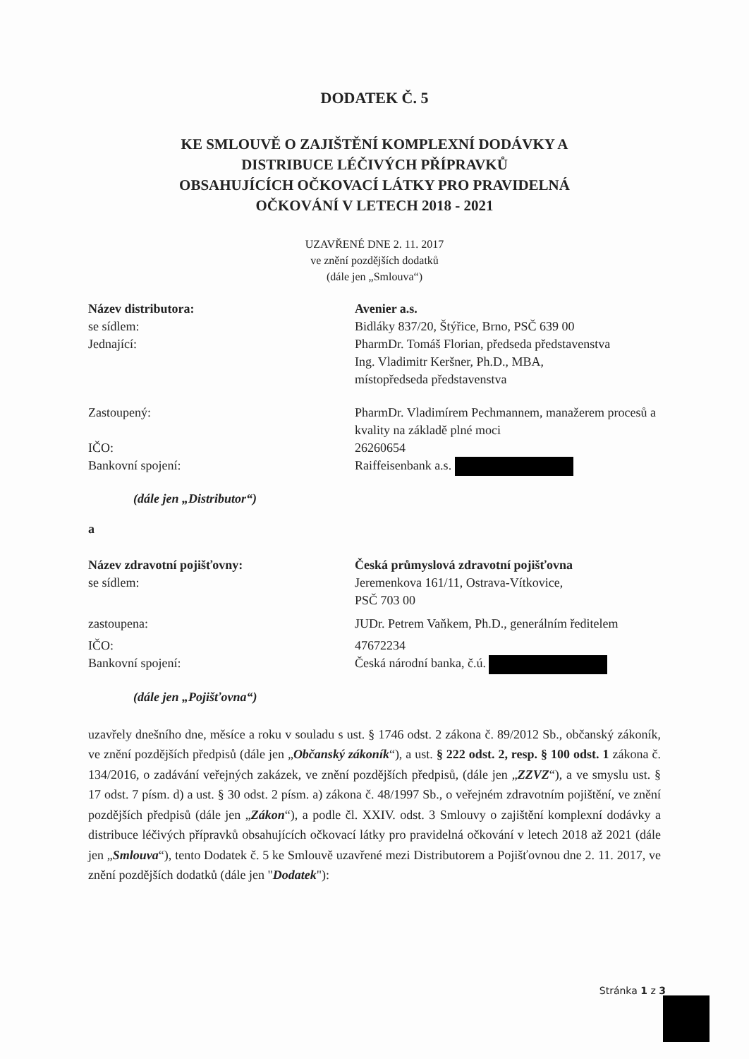DODATEK Č. 5
KE SMLOUVĚ O ZAJIŠTĚNÍ KOMPLEXNÍ DODÁVKY A
DISTRIBUCE LÉČIVÝCH PŘÍPRAVKŮ
OBSAHUJÍCÍCH OČKOVACÍ LÁTKY PRO PRAVIDELNÁ
OČKOVÁNÍ V LETECH 2018 - 2021
UZAVŘENÉ DNE 2. 11. 2017
ve znění pozdějších dodatků
(dále jen „Smlouva“)
Název distributora: Avenier a.s.
se sídlem: Bidláky 837/20, Štýřice, Brno, PSČ 639 00
Jednající: PharmDr. Tomáš Florian, předseda představenstva
Ing. Vladimitr Keršner, Ph.D., MBA,
místopředseda představenstva
Zastoupený: PharmDr. Vladimírem Pechmannem, manažerem procesů a kvality na základě plné moci
IČO: 26260654
Bankovní spojení: Raiffeisenbank a.s.
(dále jen „Distributor“)
a
Název zdravotní pojišťovny: Česká průmyslová zdravotní pojišťovna
se sídlem: Jeremenkova 161/11, Ostrava-Vítkovice,
PSČ 703 00
zastoupena: JUDr. Petrem Vaňkem, Ph.D., generálním ředitelem
IČO: 47672234
Bankovní spojení: Česká národní banka, č.ú.
(dále jen „Pojišťovna“)
uzavřely dnešního dne, měsíce a roku v souladu s ust. § 1746 odst. 2 zákona č. 89/2012 Sb., občanský zákoník, ve znění pozdějších předpisů (dále jen „Občanský zákoník“), a ust. § 222 odst. 2, resp. § 100 odst. 1 zákona č. 134/2016, o zadávání veřejných zakázek, ve znění pozdějších předpisů, (dále jen „ZZVZ“), a ve smyslu ust. § 17 odst. 7 písm. d) a ust. § 30 odst. 2 písm. a) zákona č. 48/1997 Sb., o veřejném zdravotním pojištění, ve znění pozdějších předpisů (dále jen „Zákon“), a podle čl. XXIV. odst. 3 Smlouvy o zajištění komplexní dodávky a distribuce léčivých přípravků obsahujících očkovací látky pro pravidelná očkování v letech 2018 až 2021 (dále jen „Smlouva“), tento Dodatek č. 5 ke Smlouvě uzavřené mezi Distributorem a Pojišťovnou dne 2. 11. 2017, ve znění pozdějších dodatků (dále jen "Dodatek"):
Stránka 1 z 3